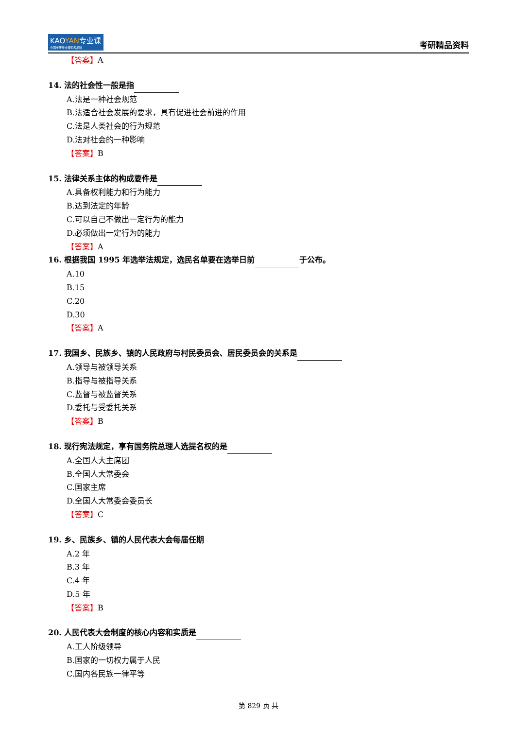KAOYAN专业课
中国考研专业课知名品牌
考研精品资料
【答案】A
14. 法的社会性一般是指
A.法是一种社会规范
B.法适合社会发展的要求，具有促进社会前进的作用
C.法是人类社会的行为规范
D.法对社会的一种影响
【答案】B
15. 法律关系主体的构成要件是
A.具备权利能力和行为能力
B.达到法定的年龄
C.可以自己不做出一定行为的能力
D.必须做出一定行为的能力
【答案】A
16. 根据我国 1995 年选举法规定，选民名单要在选举日前 于公布。
A.10
B.15
C.20
D.30
【答案】A
17. 我国乡、民族乡、镇的人民政府与村民委员会、居民委员会的关系是
A.领导与被领导关系
B.指导与被指导关系
C.监督与被监督关系
D.委托与受委托关系
【答案】B
18. 现行宪法规定，享有国务院总理人选提名权的是
A.全国人大主席团
B.全国人大常委会
C.国家主席
D.全国人大常委会委员长
【答案】C
19. 乡、民族乡、镇的人民代表大会每届任期
A.2 年
B.3 年
C.4 年
D.5 年
【答案】B
20. 人民代表大会制度的核心内容和实质是
A.工人阶级领导
B.国家的一切权力属于人民
C.国内各民族一律平等
第 829 页 共